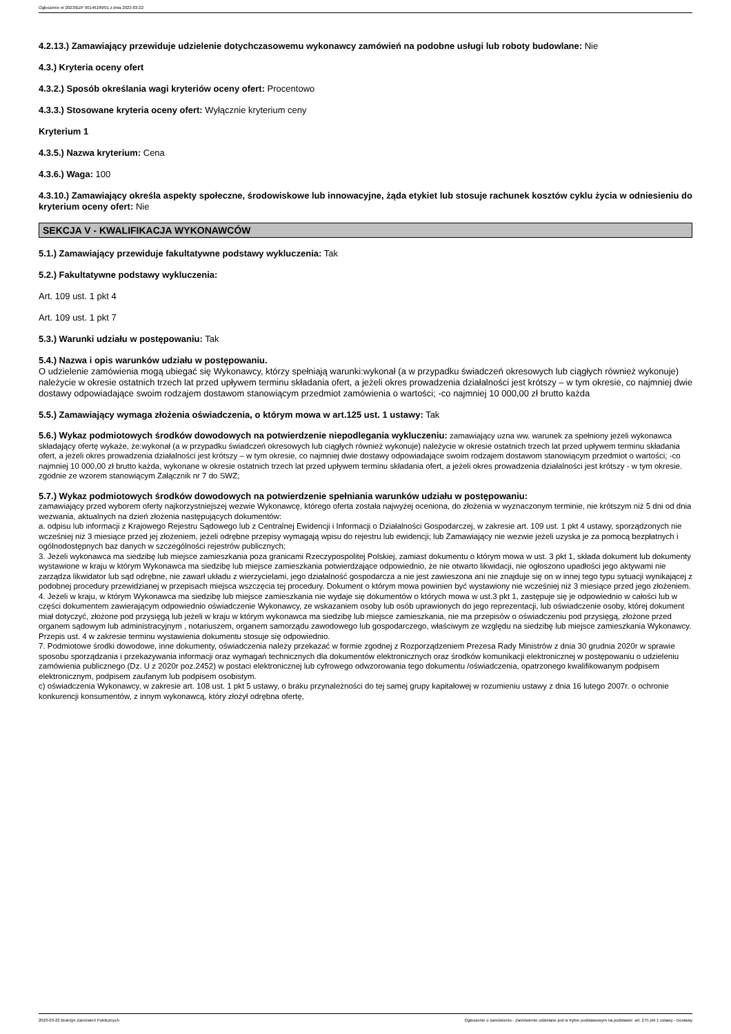Ogłoszenie nr 2023/BZP 00146189/01 z dnia 2023-03-22
4.2.13.) Zamawiający przewiduje udzielenie dotychczasowemu wykonawcy zamówień na podobne usługi lub roboty budowlane: Nie
4.3.) Kryteria oceny ofert
4.3.2.) Sposób określania wagi kryteriów oceny ofert: Procentowo
4.3.3.) Stosowane kryteria oceny ofert: Wyłącznie kryterium ceny
Kryterium 1
4.3.5.) Nazwa kryterium: Cena
4.3.6.) Waga: 100
4.3.10.) Zamawiający określa aspekty społeczne, środowiskowe lub innowacyjne, żąda etykiet lub stosuje rachunek kosztów cyklu życia w odniesieniu do kryterium oceny ofert: Nie
SEKCJA V - KWALIFIKACJA WYKONAWCÓW
5.1.) Zamawiający przewiduje fakultatywne podstawy wykluczenia: Tak
5.2.) Fakultatywne podstawy wykluczenia:
Art. 109 ust. 1 pkt 4
Art. 109 ust. 1 pkt 7
5.3.) Warunki udziału w postępowaniu: Tak
5.4.) Nazwa i opis warunków udziału w postępowaniu.
O udzielenie zamówienia mogą ubiegać się Wykonawcy, którzy spełniają warunki:wykonał (a w przypadku świadczeń okresowych lub ciągłych również wykonuje) należycie w okresie ostatnich trzech lat przed upływem terminu składania ofert, a jeżeli okres prowadzenia działalności jest krótszy – w tym okresie, co najmniej dwie dostawy odpowiadające swoim rodzajem dostawom stanowiącym przedmiot zamówienia o wartości; -co najmniej 10 000,00 zł brutto każda
5.5.) Zamawiający wymaga złożenia oświadczenia, o którym mowa w art.125 ust. 1 ustawy: Tak
5.6.) Wykaz podmiotowych środków dowodowych na potwierdzenie niepodlegania wykluczeniu: zamawiający uzna ww. warunek za spełniony jeżeli wykonawca składający ofertę wykaże, że:wykonał (a w przypadku świadczeń okresowych lub ciągłych również wykonuje) należycie w okresie ostatnich trzech lat przed upływem terminu składania ofert, a jeżeli okres prowadzenia działalności jest krótszy – w tym okresie, co najmniej dwie dostawy odpowiadające swoim rodzajem dostawom stanowiącym przedmiot o wartości; -co najmniej 10 000,00 zł brutto każda, wykonane w okresie ostatnich trzech lat przed upływem terminu składania ofert, a jeżeli okres prowadzenia działalności jest krótszy - w tym okresie. zgodnie ze wzorem stanowiącym Załącznik nr 7 do SWZ;
5.7.) Wykaz podmiotowych środków dowodowych na potwierdzenie spełniania warunków udziału w postępowaniu:
zamawiający przed wyborem oferty najkorzystniejszej wezwie Wykonawcę, którego oferta została najwyżej oceniona, do złożenia w wyznaczonym terminie, nie krótszym niż 5 dni od dnia wezwania, aktualnych na dzień złożenia następujących dokumentów:
a. odpisu lub informacji z Krajowego Rejestru Sądowego lub z Centralnej Ewidencji i Informacji o Działalności Gospodarczej, w zakresie art. 109 ust. 1 pkt 4 ustawy, sporządzonych nie wcześniej niż 3 miesiące przed jej złożeniem, jeżeli odrębne przepisy wymagają wpisu do rejestru lub ewidencji; lub Zamawiający nie wezwie jeżeli uzyska je za pomocą bezpłatnych i ogólnodostępnych baz danych w szczególności rejestrów publicznych;
3. Jeżeli wykonawca ma siedzibę lub miejsce zamieszkania poza granicami Rzeczypospolitej Polskiej, zamiast dokumentu o którym mowa w ust. 3 pkt 1, składa dokument lub dokumenty wystawione w kraju w którym Wykonawca ma siedzibę lub miejsce zamieszkania potwierdzające odpowiednio, że nie otwarto likwidacji, nie ogłoszono upadłości jego aktywami nie zarządza likwidator lub sąd odrębne, nie zawarł układu z wierzycielami, jego działalność gospodarcza a nie jest zawieszona ani nie znajduje się on w innej tego typu sytuacji wynikającej z podobnej procedury przewidzianej w przepisach miejsca wszczęcia tej procedury. Dokument o którym mowa powinien być wystawiony nie wcześniej niż 3 miesiące przed jego złożeniem.
4. Jeżeli w kraju, w którym Wykonawca ma siedzibę lub miejsce zamieszkania nie wydaje się dokumentów o których mowa w ust.3 pkt 1, zastępuje się je odpowiednio w całości lub w części dokumentem zawierającym odpowiednio oświadczenie Wykonawcy, ze wskazaniem osoby lub osób uprawionych do jego reprezentacji, lub oświadczenie osoby, której dokument miał dotyczyć, złożone pod przysięgą lub jeżeli w kraju w którym wykonawca ma siedzibę lub miejsce zamieszkania, nie ma przepisów o oświadczeniu pod przysięgą, złożone przed organem sądowym lub administracyjnym , notariuszem, organem samorządu zawodowego lub gospodarczego, właściwym ze względu na siedzibę lub miejsce zamieszkania Wykonawcy. Przepis ust. 4 w zakresie terminu wystawienia dokumentu stosuje się odpowiednio.
7. Podmiotowe środki dowodowe, inne dokumenty, oświadczenia należy przekazać w formie zgodnej z Rozporządzeniem Prezesa Rady Ministrów z dnia 30 grudnia 2020r w sprawie sposobu sporządzania i przekazywania informacji oraz wymagań technicznych dla dokumentów elektronicznych oraz środków komunikacji elektronicznej w postępowaniu o udzieleniu zamówienia publicznego (Dz. U z 2020r poz.2452) w postaci elektronicznej lub cyfrowego odwzorowania tego dokumentu /oświadczenia, opatrzonego kwalifikowanym podpisem elektronicznym, podpisem zaufanym lub podpisem osobistym.
c) oświadczenia Wykonawcy, w zakresie art. 108 ust. 1 pkt 5 ustawy, o braku przynależności do tej samej grupy kapitałowej w rozumieniu ustawy z dnia 16 lutego 2007r. o ochronie konkurencji konsumentów, z innym wykonawcą, który złożył odrębna ofertę,
2023-03-22 Biuletyn Zamówień Publicznych Ogłoszenie o zamówieniu - Zamówienie udzielane jest w trybie podstawowym na podstawie: art. 275 pkt 1 ustawy - Dostawy